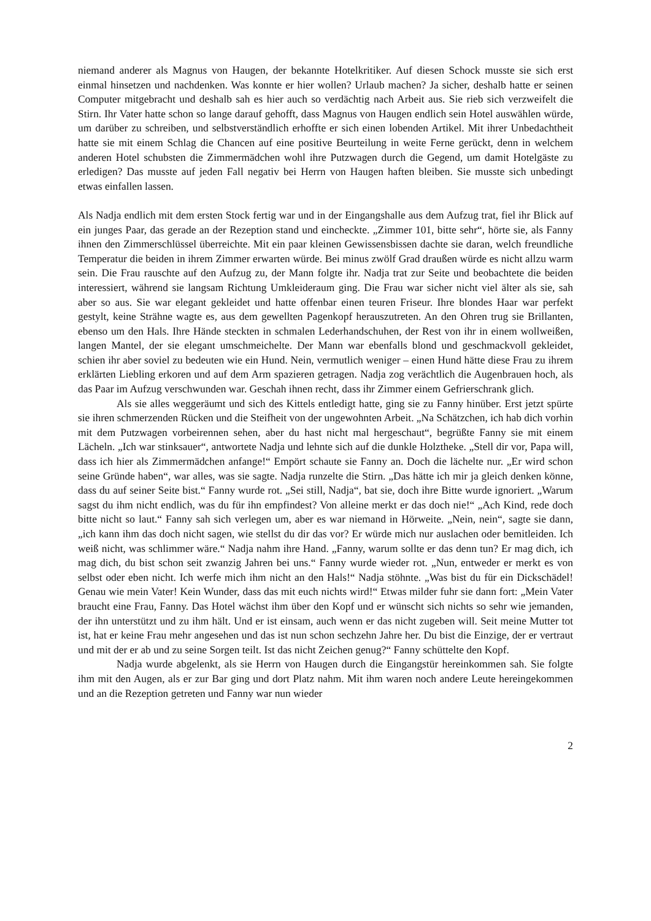niemand anderer als Magnus von Haugen, der bekannte Hotelkritiker. Auf diesen Schock musste sie sich erst einmal hinsetzen und nachdenken. Was konnte er hier wollen? Urlaub machen? Ja sicher, deshalb hatte er seinen Computer mitgebracht und deshalb sah es hier auch so verdächtig nach Arbeit aus. Sie rieb sich verzweifelt die Stirn. Ihr Vater hatte schon so lange darauf gehofft, dass Magnus von Haugen endlich sein Hotel auswählen würde, um darüber zu schreiben, und selbstverständlich erhoffte er sich einen lobenden Artikel. Mit ihrer Unbedachtheit hatte sie mit einem Schlag die Chancen auf eine positive Beurteilung in weite Ferne gerückt, denn in welchem anderen Hotel schubsten die Zimmermädchen wohl ihre Putzwagen durch die Gegend, um damit Hotelgäste zu erledigen? Das musste auf jeden Fall negativ bei Herrn von Haugen haften bleiben. Sie musste sich unbedingt etwas einfallen lassen.
Als Nadja endlich mit dem ersten Stock fertig war und in der Eingangshalle aus dem Aufzug trat, fiel ihr Blick auf ein junges Paar, das gerade an der Rezeption stand und eincheckte. „Zimmer 101, bitte sehr“, hörte sie, als Fanny ihnen den Zimmerschlüssel überreichte. Mit ein paar kleinen Gewissensbissen dachte sie daran, welch freundliche Temperatur die beiden in ihrem Zimmer erwarten würde. Bei minus zwölf Grad draußen würde es nicht allzu warm sein. Die Frau rauschte auf den Aufzug zu, der Mann folgte ihr. Nadja trat zur Seite und beobachtete die beiden interessiert, während sie langsam Richtung Umkleideraum ging. Die Frau war sicher nicht viel älter als sie, sah aber so aus. Sie war elegant gekleidet und hatte offenbar einen teuren Friseur. Ihre blondes Haar war perfekt gestylt, keine Strähne wagte es, aus dem gewellten Pagenkopf herauszutreten. An den Ohren trug sie Brillanten, ebenso um den Hals. Ihre Hände steckten in schmalen Lederhandschuhen, der Rest von ihr in einem wollweißen, langen Mantel, der sie elegant umschmeichelte. Der Mann war ebenfalls blond und geschmackvoll gekleidet, schien ihr aber soviel zu bedeuten wie ein Hund. Nein, vermutlich weniger – einen Hund hätte diese Frau zu ihrem erklärten Liebling erkoren und auf dem Arm spazieren getragen. Nadja zog verächtlich die Augenbrauen hoch, als das Paar im Aufzug verschwunden war. Geschah ihnen recht, dass ihr Zimmer einem Gefrierschrank glich.
Als sie alles weggeräumt und sich des Kittels entledigt hatte, ging sie zu Fanny hinüber. Erst jetzt spürte sie ihren schmerzenden Rücken und die Steifheit von der ungewohnten Arbeit. „Na Schätzchen, ich hab dich vorhin mit dem Putzwagen vorbeirennen sehen, aber du hast nicht mal hergeschaut“, begrüßte Fanny sie mit einem Lächeln. „Ich war stinksauer“, antwortete Nadja und lehnte sich auf die dunkle Holztheke. „Stell dir vor, Papa will, dass ich hier als Zimmermädchen anfange!“ Empört schaute sie Fanny an. Doch die lächelte nur. „Er wird schon seine Gründe haben“, war alles, was sie sagte. Nadja runzelte die Stirn. „Das hätte ich mir ja gleich denken könne, dass du auf seiner Seite bist.“ Fanny wurde rot. „Sei still, Nadja“, bat sie, doch ihre Bitte wurde ignoriert. „Warum sagst du ihm nicht endlich, was du für ihn empfindest? Von alleine merkt er das doch nie!“ „Ach Kind, rede doch bitte nicht so laut.“ Fanny sah sich verlegen um, aber es war niemand in Hörweite. „Nein, nein“, sagte sie dann, „ich kann ihm das doch nicht sagen, wie stellst du dir das vor? Er würde mich nur auslachen oder bemitleiden. Ich weiß nicht, was schlimmer wäre.“ Nadja nahm ihre Hand. „Fanny, warum sollte er das denn tun? Er mag dich, ich mag dich, du bist schon seit zwanzig Jahren bei uns.“ Fanny wurde wieder rot. „Nun, entweder er merkt es von selbst oder eben nicht. Ich werfe mich ihm nicht an den Hals!“ Nadja stöhnte. „Was bist du für ein Dickschädel! Genau wie mein Vater! Kein Wunder, dass das mit euch nichts wird!“ Etwas milder fuhr sie dann fort: „Mein Vater braucht eine Frau, Fanny. Das Hotel wächst ihm über den Kopf und er wünscht sich nichts so sehr wie jemanden, der ihn unterstützt und zu ihm hält. Und er ist einsam, auch wenn er das nicht zugeben will. Seit meine Mutter tot ist, hat er keine Frau mehr angesehen und das ist nun schon sechzehn Jahre her. Du bist die Einzige, der er vertraut und mit der er ab und zu seine Sorgen teilt. Ist das nicht Zeichen genug?“ Fanny schüttelte den Kopf.
Nadja wurde abgelenkt, als sie Herrn von Haugen durch die Eingangstür hereinkommen sah. Sie folgte ihm mit den Augen, als er zur Bar ging und dort Platz nahm. Mit ihm waren noch andere Leute hereingekommen und an die Rezeption getreten und Fanny war nun wieder
2